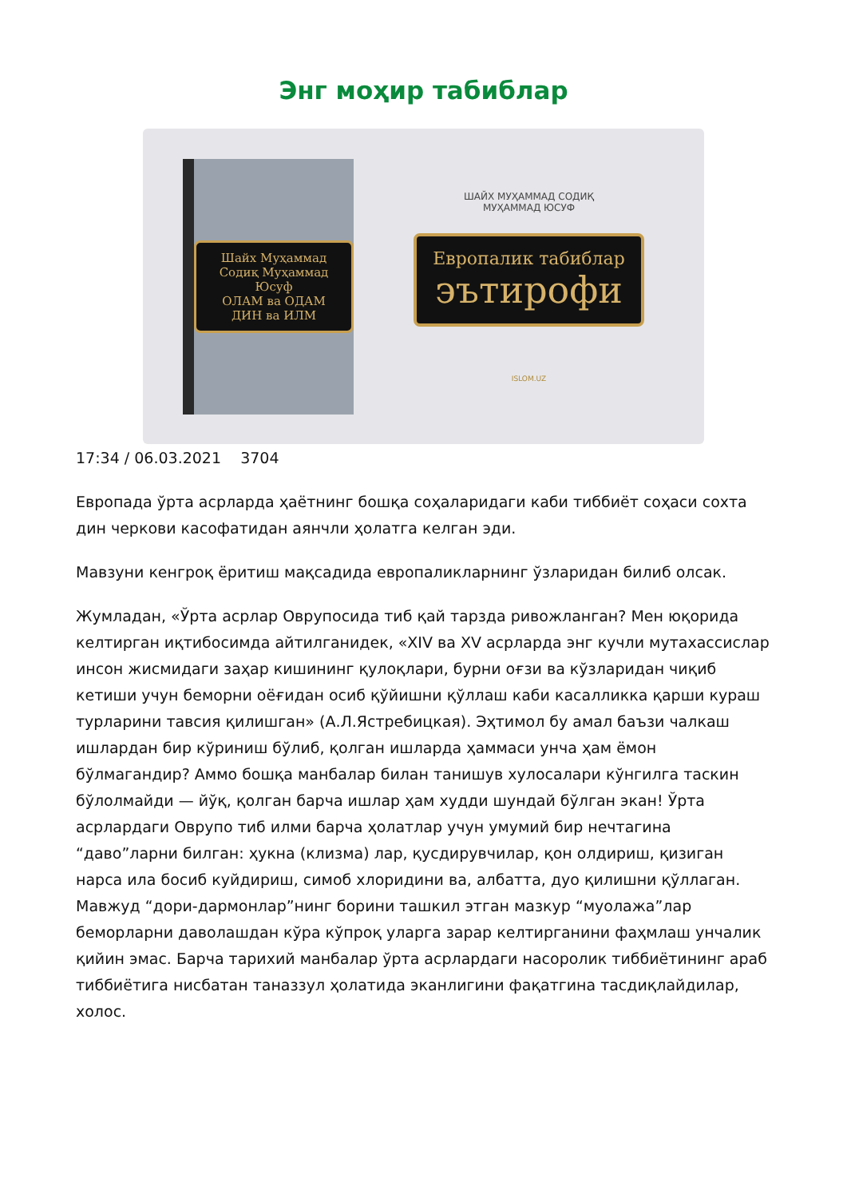Энг моҳир табиблар
Шайх Муҳаммад Содиқ Муҳаммад Юсуф
ОЛАМ ва ОДАМ
ДИН ва ИЛМ
ШАЙХ МУҲАММАД СОДИҚ
МУҲАММАД ЮСУФ
Европалик табиблар
эътирофи
ISLOM.UZ
17:34 / 06.03.2021 3704
Европада ўрта асрларда ҳаётнинг бошқа соҳаларидаги каби тиббиёт соҳаси сохта дин черкови касофатидан аянчли ҳолатга келган эди.
Мавзуни кенгроқ ёритиш мақсадида европаликларнинг ўзларидан билиб олсак.
Жумладан, «Ўрта асрлар Оврупосида тиб қай тарзда ривожланган? Мен юқорида келтирган иқтибосимда айтилганидек, «XIV ва XV асрларда энг кучли мутахассислар инсон жисмидаги заҳар кишининг қулоқлари, бурни оғзи ва кўзларидан чиқиб кетиши учун беморни оёғидан осиб қўйишни қўллаш каби касалликка қарши кураш турларини тавсия қилишган» (А.Л.Ястребицкая). Эҳтимол бу амал баъзи чалкаш ишлардан бир кўриниш бўлиб, қолган ишларда ҳаммаси унча ҳам ёмон бўлмагандир? Аммо бошқа манбалар билан танишув хулосалари кўнгилга таскин бўлолмайди — йўқ, қолган барча ишлар ҳам худди шундай бўлган экан! Ўрта асрлардаги Оврупо тиб илми барча ҳолатлар учун умумий бир нечтагина “даво”ларни билган: ҳукна (клизма) лар, қусдирувчилар, қон олдириш, қизиган нарса ила босиб куйдириш, симоб хлоридини ва, албатта, дуо қилишни қўллаган. Мавжуд “дори-дармонлар”нинг борини ташкил этган мазкур “муолажа”лар беморларни даволашдан кўра кўпроқ уларга зарар келтирганини фаҳмлаш унчалик қийин эмас. Барча тарихий манбалар ўрта асрлардаги насоролик тиббиётининг араб тиббиётига нисбатан таназзул ҳолатида эканлигини фақатгина тасдиқлайдилар, холос.